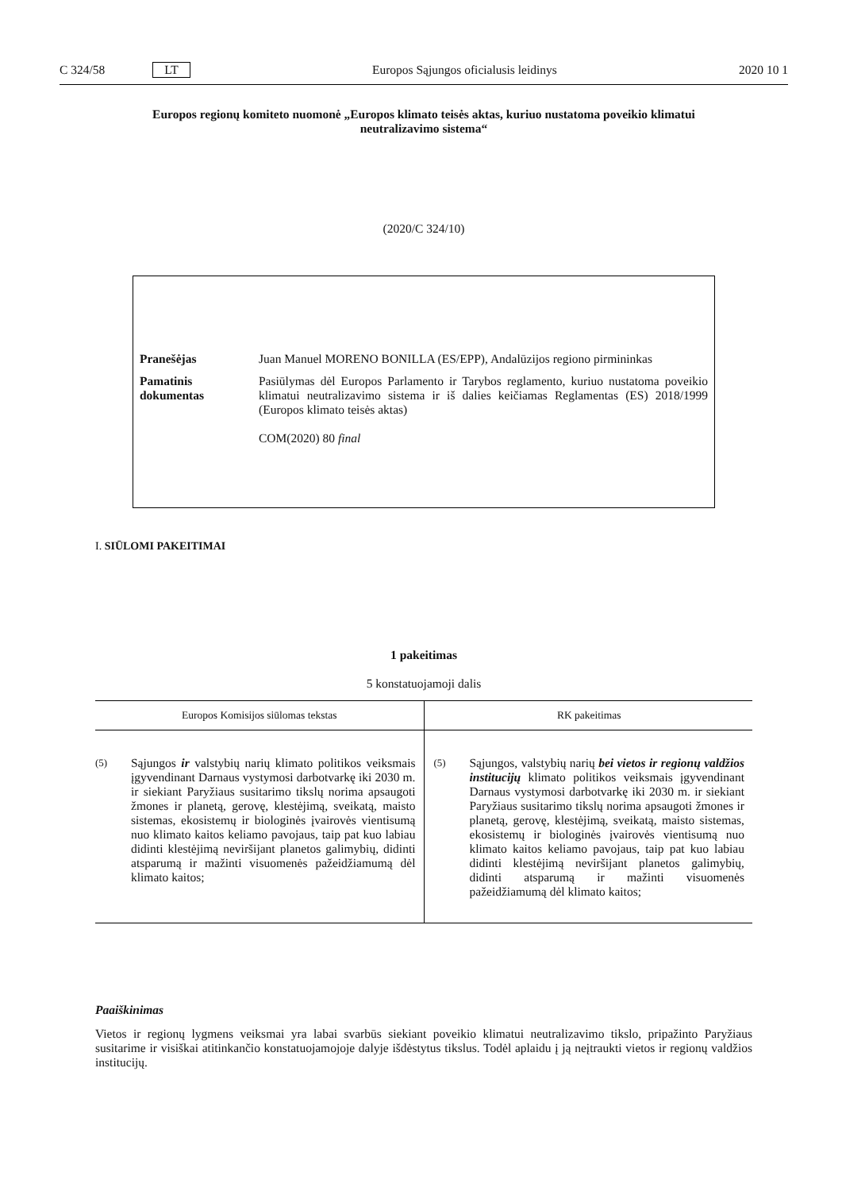C 324/58 LT Europos Sąjungos oficialusis leidinys 2020 10 1
Europos regionų komiteto nuomonė „Europos klimato teisės aktas, kuriuo nustatoma poveikio klimatui neutralizavimo sistema“
(2020/C 324/10)
| Pranešėjas | Juan Manuel MORENO BONILLA (ES/EPP), Andalūzijos regiono pirmininkas |
| Pamatinis dokumentas | Pasiūlymas dėl Europos Parlamento ir Tarybos reglamento, kuriuo nustatoma poveikio klimatui neutralizavimo sistema ir iš dalies keičiamas Reglamentas (ES) 2018/1999 (Europos klimato teisės aktas) COM(2020) 80 final |
I. SIŪLOMI PAKEITIMAI
1 pakeitimas
5 konstatuojamoji dalis
| Europos Komisijos siūlomas tekstas | RK pakeitimas |
| --- | --- |
| (5) Sąjungos ir valstybių narių klimato politikos veiksmais įgyvendinant Darnaus vystymosi darbotvarkę iki 2030 m. ir siekiant Paryžiaus susitarimo tikslų norima apsaugoti žmones ir planetą, gerovę, klestėjimą, sveikatą, maisto sistemas, ekosistemų ir biologinės įvairovės vientisumą nuo klimato kaitos keliamo pavojaus, taip pat kuo labiau didinti klestėjimą neviršijant planetos galimybių, didinti atsparumą ir mažinti visuomenės pažeidžiamumą dėl klimato kaitos; | (5) Sąjungos, valstybių narių bei vietos ir regionų valdžios institucijų klimato politikos veiksmais įgyvendinant Darnaus vystymosi darbotvarkę iki 2030 m. ir siekiant Paryžiaus susitarimo tikslų norima apsaugoti žmones ir planetą, gerovę, klestėjimą, sveikatą, maisto sistemas, ekosistemų ir biologinės įvairovės vientisumą nuo klimato kaitos keliamo pavojaus, taip pat kuo labiau didinti klestėjimą neviršijant planetos galimybių, didinti atsparumą ir mažinti visuomenės pažeidžiamumą dėl klimato kaitos; |
Paaiškinimas
Vietos ir regionų lygmens veiksmai yra labai svarbūs siekiant poveikio klimatui neutralizavimo tikslo, pripažinto Paryžiaus susitarime ir visiškai atitinkančio konstatuojamojoje dalyje išdėstytus tikslus. Todėl aplaidu į ją neįtraukti vietos ir regionų valdžios institucijų.